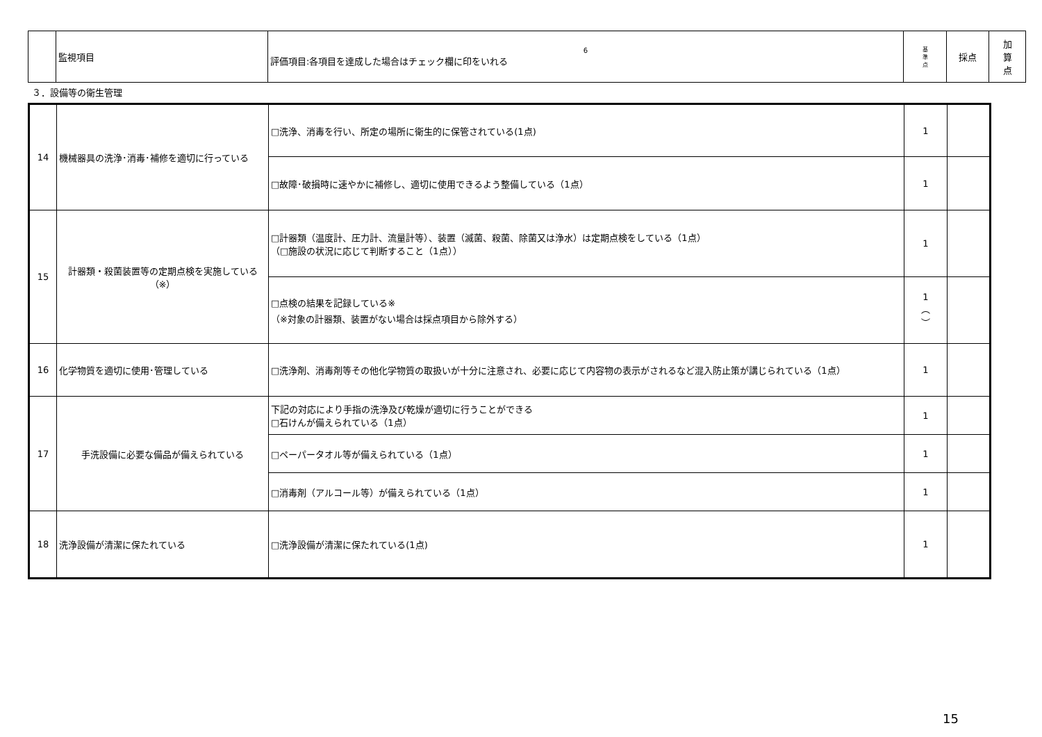| | 監視項目 | 6 評価項目:各項目を達成した場合はチェック欄に印をいれる | 基 準 点 | 採点 | 加 算 点 |
３．設備等の衛生管理
| 14 | 機械器具の洗浄･消毒･補修を適切に行っている | □洗浄、消毒を行い、所定の場所に衛生的に保管されている(1点) | 1 | |
| | | □故障･破損時に速やかに補修し、適切に使用できるよう整備している（1点） | 1 | |
| 15 | 計器類・殺菌装置等の定期点検を実施している（※） | □計器類（温度計、圧力計、流量計等）、装置（滅菌、殺菌、除菌又は浄水）は定期点検をしている（1点） （□施設の状況に応じて判断すること（1点）） | 1 | |
| | | □点検の結果を記録している※ （※対象の計器類、装置がない場合は採点項目から除外する） | 1 ︵ ︶ | |
| 16 | 化学物質を適切に使用･管理している | □洗浄剤、消毒剤等その他化学物質の取扱いが十分に注意され、必要に応じて内容物の表示がされるなど混入防止策が講じられている（1点） | 1 | |
| 17 | 手洗設備に必要な備品が備えられている | 下記の対応により手指の洗浄及び乾燥が適切に行うことができる □石けんが備えられている（1点） | 1 | |
| | | □ペーパータオル等が備えられている（1点） | 1 | |
| | | □消毒剤（アルコール等）が備えられている（1点） | 1 | |
| 18 | 洗浄設備が清潔に保たれている | □洗浄設備が清潔に保たれている(1点) | 1 | |
15